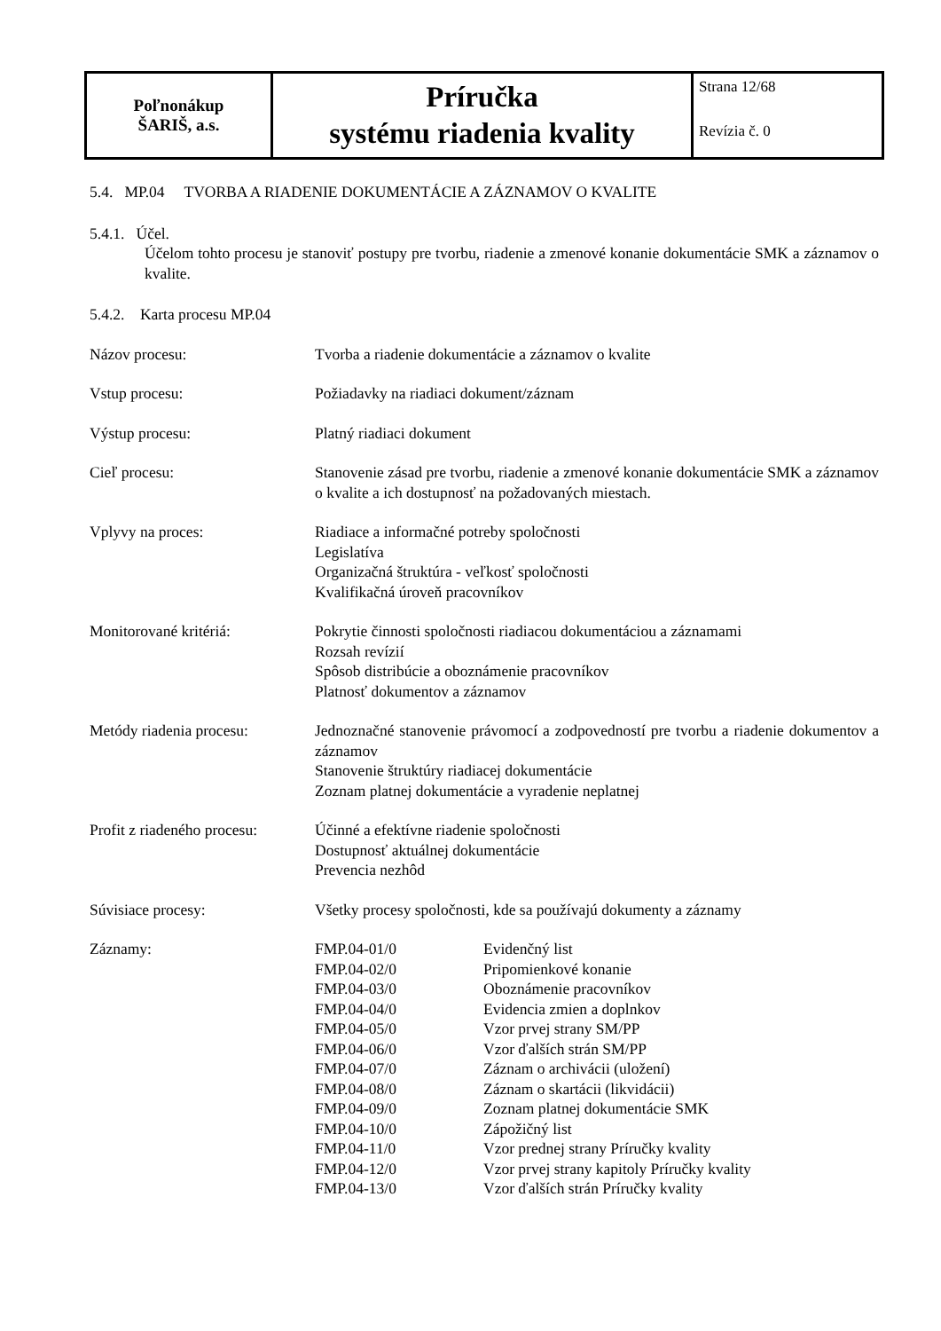| Poľnonákup ŠARIŠ, a.s. | Príručka systému riadenia kvality | Strana 12/68 Revízia č. 0 |
5.4. MP.04 TVORBA A RIADENIE DOKUMENTÁCIE A ZÁZNAMOV O KVALITE
5.4.1. Účel.
Účelom tohto procesu je stanoviť postupy pre tvorbu, riadenie a zmenové konanie dokumentácie SMK a záznamov o kvalite.
5.4.2. Karta procesu MP.04
| Názov procesu: | Tvorba a riadenie dokumentácie a záznamov o kvalite |
| Vstup procesu: | Požiadavky na riadiaci dokument/záznam |
| Výstup procesu: | Platný riadiaci dokument |
| Cieľ procesu: | Stanovenie zásad pre tvorbu, riadenie a zmenové konanie dokumentácie SMK a záznamov o kvalite a ich dostupnosť na požadovaných miestach. |
| Vplyvy na proces: | Riadiace a informačné potreby spoločnosti Legislatíva Organizačná štruktúra - veľkosť spoločnosti Kvalifikačná úroveň pracovníkov |
| Monitorované kritériá: | Pokrytie činnosti spoločnosti riadiacou dokumentáciou a záznamami Rozsah revízií Spôsob distribúcie a oboznámenie pracovníkov Platnosť dokumentov a záznamov |
| Metódy riadenia procesu: | Jednoznačné stanovenie právomocí a zodpovedností pre tvorbu a riadenie dokumentov a záznamov Stanovenie štruktúry riadiacej dokumentácie Zoznam platnej dokumentácie a vyradenie neplatnej |
| Profit z riadeného procesu: | Účinné a efektívne riadenie spoločnosti Dostupnosť aktuálnej dokumentácie Prevencia nezhôd |
| Súvisiace procesy: | Všetky procesy spoločnosti, kde sa používajú dokumenty a záznamy |
| Záznamy: | / FMP.04-01/0 / Evidenčný list / / FMP.04-02/0 / Pripomienkové konanie / / FMP.04-03/0 / Oboznámenie pracovníkov / / FMP.04-04/0 / Evidencia zmien a doplnkov / / FMP.04-05/0 / Vzor prvej strany SM/PP / / FMP.04-06/0 / Vzor ďalších strán SM/PP / / FMP.04-07/0 / Záznam o archivácii (uložení) / / FMP.04-08/0 / Záznam o skartácii (likvidácii) / / FMP.04-09/0 / Zoznam platnej dokumentácie SMK / / FMP.04-10/0 / Zápožičný list / / FMP.04-11/0 / Vzor prednej strany Príručky kvality / / FMP.04-12/0 / Vzor prvej strany kapitoly Príručky kvality / / FMP.04-13/0 / Vzor ďalších strán Príručky kvality / |